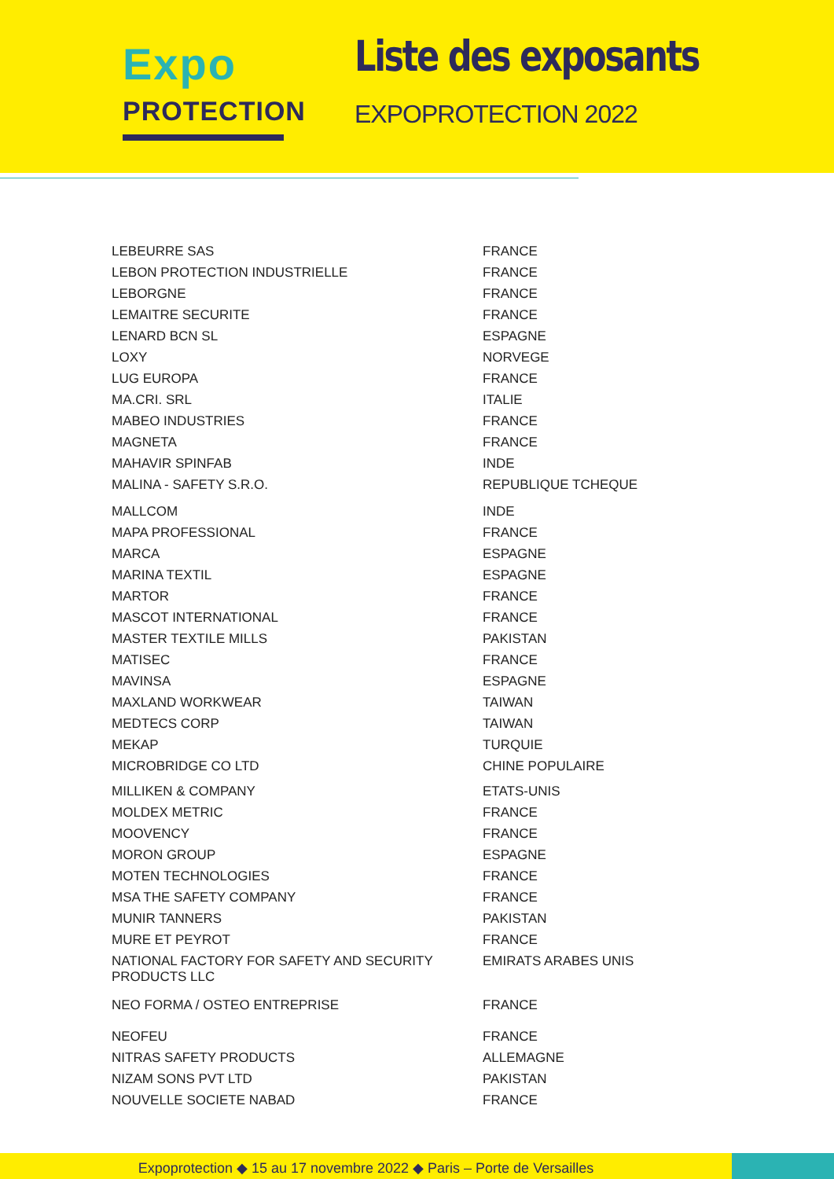Expo
PROTECTION
Liste des exposants
EXPOPROTECTION 2022
| LEBEURRE SAS | FRANCE |
| LEBON PROTECTION INDUSTRIELLE | FRANCE |
| LEBORGNE | FRANCE |
| LEMAITRE SECURITE | FRANCE |
| LENARD BCN SL | ESPAGNE |
| LOXY | NORVEGE |
| LUG EUROPA | FRANCE |
| MA.CRI. SRL | ITALIE |
| MABEO INDUSTRIES | FRANCE |
| MAGNETA | FRANCE |
| MAHAVIR SPINFAB | INDE |
| MALINA - SAFETY S.R.O. | REPUBLIQUE TCHEQUE |
| MALLCOM | INDE |
| MAPA PROFESSIONAL | FRANCE |
| MARCA | ESPAGNE |
| MARINA TEXTIL | ESPAGNE |
| MARTOR | FRANCE |
| MASCOT INTERNATIONAL | FRANCE |
| MASTER TEXTILE MILLS | PAKISTAN |
| MATISEC | FRANCE |
| MAVINSA | ESPAGNE |
| MAXLAND WORKWEAR | TAIWAN |
| MEDTECS CORP | TAIWAN |
| MEKAP | TURQUIE |
| MICROBRIDGE CO LTD | CHINE POPULAIRE |
| MILLIKEN & COMPANY | ETATS-UNIS |
| MOLDEX METRIC | FRANCE |
| MOOVENCY | FRANCE |
| MORON GROUP | ESPAGNE |
| MOTEN TECHNOLOGIES | FRANCE |
| MSA THE SAFETY COMPANY | FRANCE |
| MUNIR TANNERS | PAKISTAN |
| MURE ET PEYROT | FRANCE |
| NATIONAL FACTORY FOR SAFETY AND SECURITY PRODUCTS LLC | EMIRATS ARABES UNIS |
| NEO FORMA / OSTEO ENTREPRISE | FRANCE |
| NEOFEU | FRANCE |
| NITRAS SAFETY PRODUCTS | ALLEMAGNE |
| NIZAM SONS PVT LTD | PAKISTAN |
| NOUVELLE SOCIETE NABAD | FRANCE |
Expoprotection ◆ 15 au 17 novembre 2022 ◆ Paris – Porte de Versailles